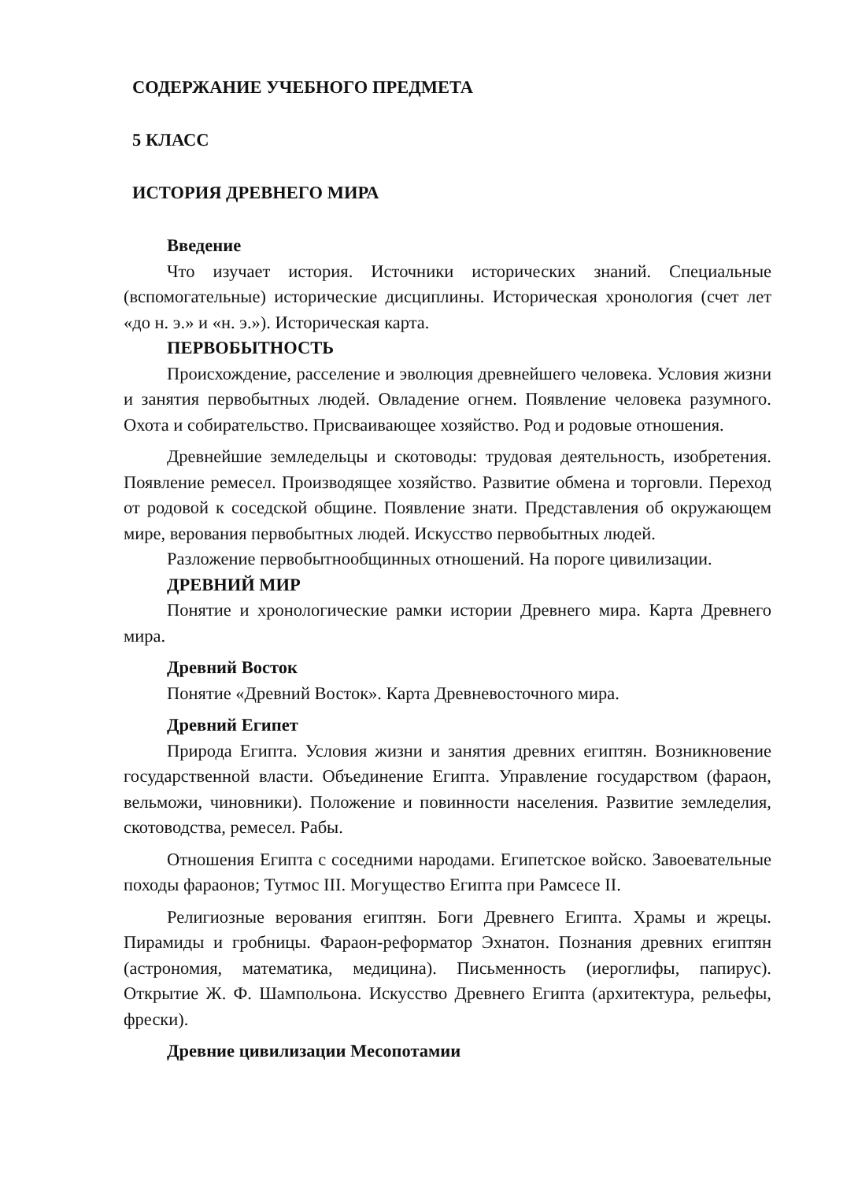СОДЕРЖАНИЕ УЧЕБНОГО ПРЕДМЕТА
5 КЛАСС
ИСТОРИЯ ДРЕВНЕГО МИРА
Введение
Что изучает история. Источники исторических знаний. Специальные (вспомогательные) исторические дисциплины. Историческая хронология (счет лет «до н. э.» и «н. э.»). Историческая карта.
ПЕРВОБЫТНОСТЬ
Происхождение, расселение и эволюция древнейшего человека. Условия жизни и занятия первобытных людей. Овладение огнем. Появление человека разумного. Охота и собирательство. Присваивающее хозяйство. Род и родовые отношения.
Древнейшие земледельцы и скотоводы: трудовая деятельность, изобретения. Появление ремесел. Производящее хозяйство. Развитие обмена и торговли. Переход от родовой к соседской общине. Появление знати. Представления об окружающем мире, верования первобытных людей. Искусство первобытных людей.
Разложение первобытнообщинных отношений. На пороге цивилизации.
ДРЕВНИЙ МИР
Понятие и хронологические рамки истории Древнего мира. Карта Древнего мира.
Древний Восток
Понятие «Древний Восток». Карта Древневосточного мира.
Древний Египет
Природа Египта. Условия жизни и занятия древних египтян. Возникновение государственной власти. Объединение Египта. Управление государством (фараон, вельможи, чиновники). Положение и повинности населения. Развитие земледелия, скотоводства, ремесел. Рабы.
Отношения Египта с соседними народами. Египетское войско. Завоевательные походы фараонов; Тутмос III. Могущество Египта при Рамсесе II.
Религиозные верования египтян. Боги Древнего Египта. Храмы и жрецы. Пирамиды и гробницы. Фараон-реформатор Эхнатон. Познания древних египтян (астрономия, математика, медицина). Письменность (иероглифы, папирус). Открытие Ж. Ф. Шампольона. Искусство Древнего Египта (архитектура, рельефы, фрески).
Древние цивилизации Месопотамии